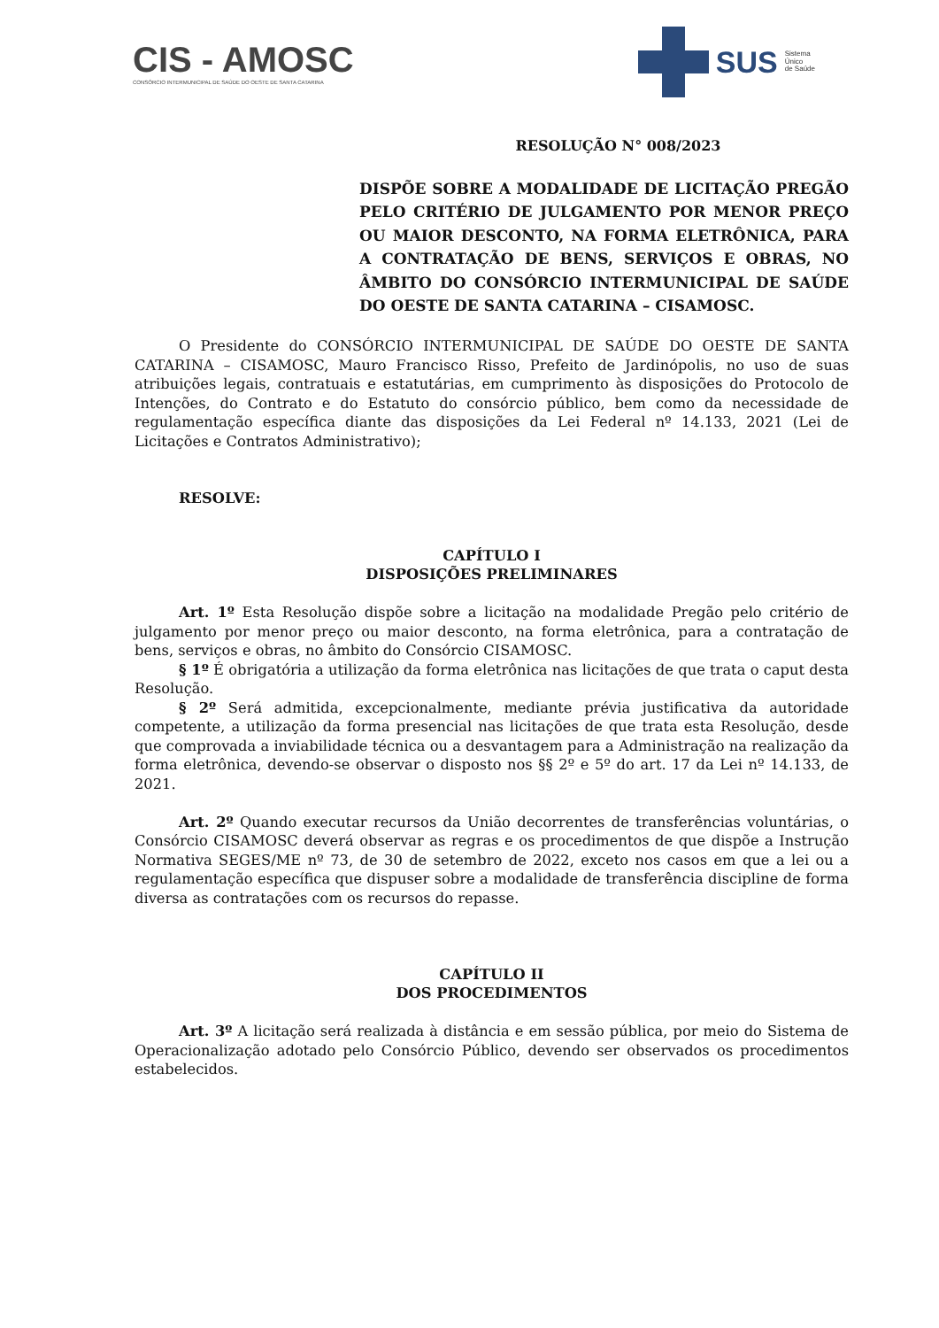CIS - AMOSC
CONSÓRCIO INTERMUNICIPAL DE SAÚDE DO OESTE DE SANTA CATARINA
SUS Sistema
Único
de Saúde
RESOLUÇÃO N° 008/2023
DISPÕE SOBRE A MODALIDADE DE LICITAÇÃO PREGÃO PELO CRITÉRIO DE JULGAMENTO POR MENOR PREÇO OU MAIOR DESCONTO, NA FORMA ELETRÔNICA, PARA A CONTRATAÇÃO DE BENS, SERVIÇOS E OBRAS, NO ÂMBITO DO CONSÓRCIO INTERMUNICIPAL DE SAÚDE DO OESTE DE SANTA CATARINA – CISAMOSC.
O Presidente do CONSÓRCIO INTERMUNICIPAL DE SAÚDE DO OESTE DE SANTA CATARINA – CISAMOSC, Mauro Francisco Risso, Prefeito de Jardinópolis, no uso de suas atribuições legais, contratuais e estatutárias, em cumprimento às disposições do Protocolo de Intenções, do Contrato e do Estatuto do consórcio público, bem como da necessidade de regulamentação específica diante das disposições da Lei Federal nº 14.133, 2021 (Lei de Licitações e Contratos Administrativo);
RESOLVE:
CAPÍTULO I
DISPOSIÇÕES PRELIMINARES
Art. 1º Esta Resolução dispõe sobre a licitação na modalidade Pregão pelo critério de julgamento por menor preço ou maior desconto, na forma eletrônica, para a contratação de bens, serviços e obras, no âmbito do Consórcio CISAMOSC.
§ 1º É obrigatória a utilização da forma eletrônica nas licitações de que trata o caput desta Resolução.
§ 2º Será admitida, excepcionalmente, mediante prévia justificativa da autoridade competente, a utilização da forma presencial nas licitações de que trata esta Resolução, desde que comprovada a inviabilidade técnica ou a desvantagem para a Administração na realização da forma eletrônica, devendo-se observar o disposto nos §§ 2º e 5º do art. 17 da Lei nº 14.133, de 2021.
Art. 2º Quando executar recursos da União decorrentes de transferências voluntárias, o Consórcio CISAMOSC deverá observar as regras e os procedimentos de que dispõe a Instrução Normativa SEGES/ME nº 73, de 30 de setembro de 2022, exceto nos casos em que a lei ou a regulamentação específica que dispuser sobre a modalidade de transferência discipline de forma diversa as contratações com os recursos do repasse.
CAPÍTULO II
DOS PROCEDIMENTOS
Art. 3º A licitação será realizada à distância e em sessão pública, por meio do Sistema de Operacionalização adotado pelo Consórcio Público, devendo ser observados os procedimentos estabelecidos.